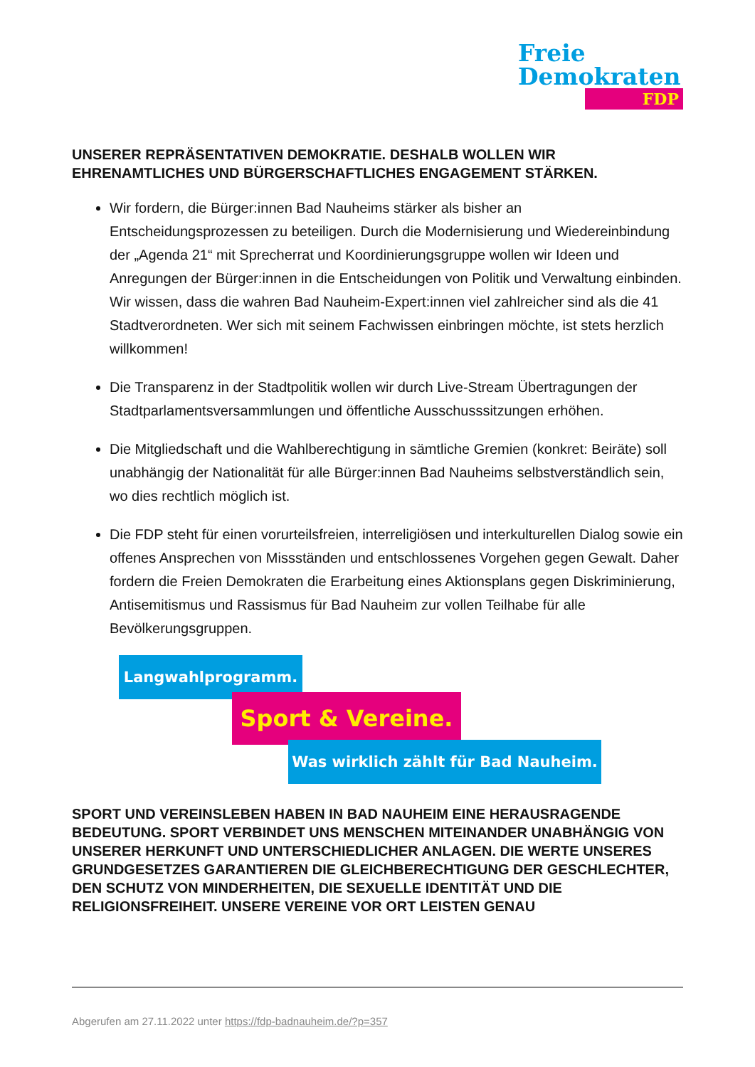Freie
Demokraten
FDP
UNSERER REPRÄSENTATIVEN DEMOKRATIE. DESHALB WOLLEN WIR EHRENAMTLICHES UND BÜRGERSCHAFTLICHES ENGAGEMENT STÄRKEN.
Wir fordern, die Bürger:innen Bad Nauheims stärker als bisher an Entscheidungsprozessen zu beteiligen. Durch die Modernisierung und Wiedereinbindung der „Agenda 21“ mit Sprecherrat und Koordinierungsgruppe wollen wir Ideen und Anregungen der Bürger:innen in die Entscheidungen von Politik und Verwaltung einbinden. Wir wissen, dass die wahren Bad Nauheim-Expert:innen viel zahlreicher sind als die 41 Stadtverordneten. Wer sich mit seinem Fachwissen einbringen möchte, ist stets herzlich willkommen!
Die Transparenz in der Stadtpolitik wollen wir durch Live-Stream Übertragungen der Stadtparlamentsversammlungen und öffentliche Ausschusssitzungen erhöhen.
Die Mitgliedschaft und die Wahlberechtigung in sämtliche Gremien (konkret: Beiräte) soll unabhängig der Nationalität für alle Bürger:innen Bad Nauheims selbstverständlich sein, wo dies rechtlich möglich ist.
Die FDP steht für einen vorurteilsfreien, interreligiösen und interkulturellen Dialog sowie ein offenes Ansprechen von Missständen und entschlossenes Vorgehen gegen Gewalt. Daher fordern die Freien Demokraten die Erarbeitung eines Aktionsplans gegen Diskriminierung, Antisemitismus und Rassismus für Bad Nauheim zur vollen Teilhabe für alle Bevölkerungsgruppen.
Langwahlprogramm.
Sport & Vereine.
Was wirklich zählt für Bad Nauheim.
SPORT UND VEREINSLEBEN HABEN IN BAD NAUHEIM EINE HERAUSRAGENDE BEDEUTUNG. SPORT VERBINDET UNS MENSCHEN MITEINANDER UNABHÄNGIG VON UNSERER HERKUNFT UND UNTERSCHIEDLICHER ANLAGEN. DIE WERTE UNSERES GRUNDGESETZES GARANTIEREN DIE GLEICHBERECHTIGUNG DER GESCHLECHTER, DEN SCHUTZ VON MINDERHEITEN, DIE SEXUELLE IDENTITÄT UND DIE RELIGIONSFREIHEIT. UNSERE VEREINE VOR ORT LEISTEN GENAU
Abgerufen am 27.11.2022 unter https://fdp-badnauheim.de/?p=357